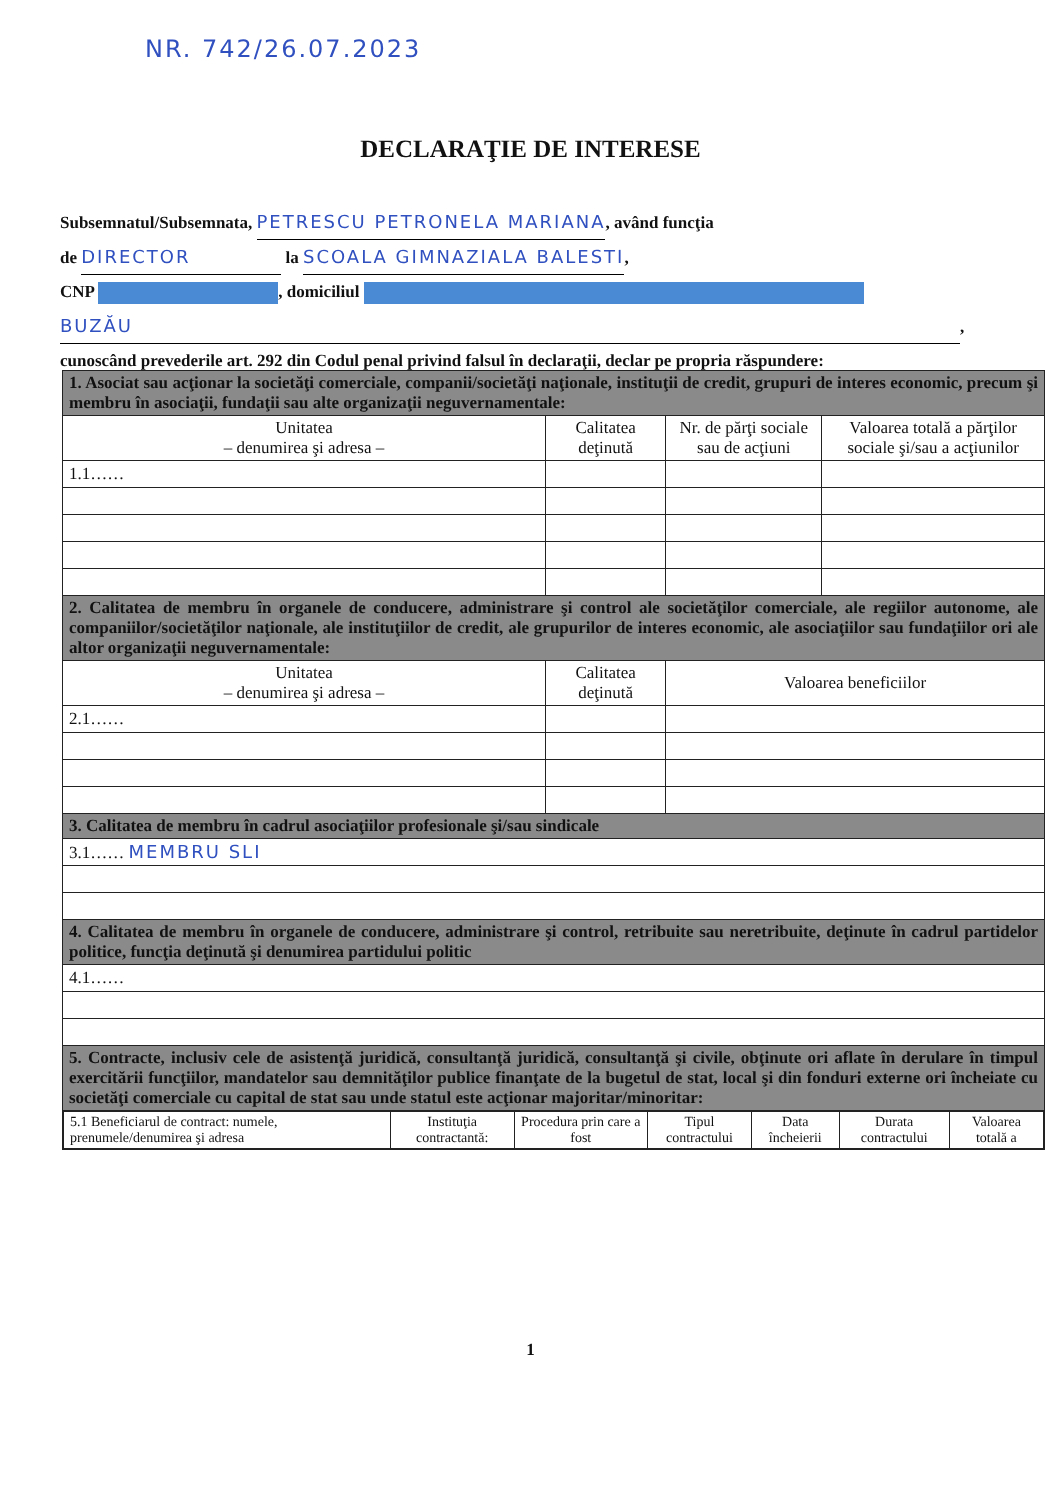NR. 742/26.07.2023
DECLARAŢIE DE INTERESE
Subsemnatul/Subsemnata, PETRESCU PETRONELA MARIANA, având funcţia
de DIRECTOR la SCOALA GIMNAZIALA BALESTI,
CNP , domiciliul
BUZĂU,
cunoscând prevederile art. 292 din Codul penal privind falsul în declaraţii, declar pe propria răspundere:
| 1. Asociat sau acţionar la societăţi comerciale, companii/societăţi naţionale, instituţii de credit, grupuri de interes economic, precum şi membru în asociaţii, fundaţii sau alte organizaţii neguvernamentale: | | | |
| Unitatea – denumirea şi adresa – | Calitatea deţinută | Nr. de părţi sociale sau de acţiuni | Valoarea totală a părţilor sociale şi/sau a acţiunilor |
| 1.1…… | | | |
| 2. Calitatea de membru în organele de conducere, administrare şi control ale societăţilor comerciale, ale regiilor autonome, ale companiilor/societăţilor naţionale, ale instituţiilor de credit, ale grupurilor de interes economic, ale asociaţiilor sau fundaţiilor ori ale altor organizaţii neguvernamentale: | | | |
| Unitatea – denumirea şi adresa – | Calitatea deţinută | Valoarea beneficiilor | |
| 2.1…… | | | |
| 3. Calitatea de membru în cadrul asociaţiilor profesionale şi/sau sindicale | | | |
| 3.1…… MEMBRU SLI | | | |
| 4. Calitatea de membru în organele de conducere, administrare şi control, retribuite sau neretribuite, deţinute în cadrul partidelor politice, funcţia deţinută şi denumirea partidului politic | | | |
| 4.1…… | | | |
| 5. Contracte, inclusiv cele de asistenţă juridică, consultanţă juridică, consultanţă şi civile, obţinute ori aflate în derulare în timpul exercitării funcţiilor, mandatelor sau demnităţilor publice finanţate de la bugetul de stat, local şi din fonduri externe ori încheiate cu societăţi comerciale cu capital de stat sau unde statul este acţionar majoritar/minoritar: | | | |
| / 5.1 Beneficiarul de contract: numele, prenumele/denumirea şi adresa / Instituţia contractantă: / Procedura prin care a fost / Tipul contractului / Data încheierii / Durata contractului / Valoarea totală a / | | | |
1